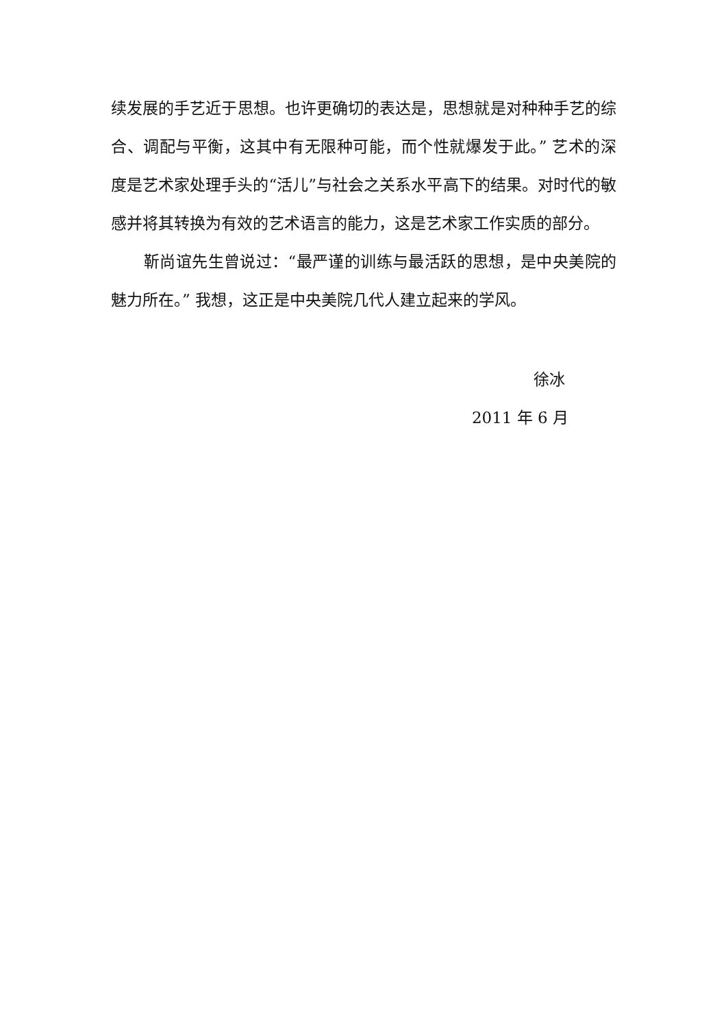续发展的手艺近于思想。也许更确切的表达是，思想就是对种种手艺的综合、调配与平衡，这其中有无限种可能，而个性就爆发于此。” 艺术的深度是艺术家处理手头的“活儿”与社会之关系水平高下的结果。对时代的敏感并将其转换为有效的艺术语言的能力，这是艺术家工作实质的部分。
靳尚谊先生曾说过：“最严谨的训练与最活跃的思想，是中央美院的魅力所在。” 我想，这正是中央美院几代人建立起来的学风。
徐冰
2011 年 6 月